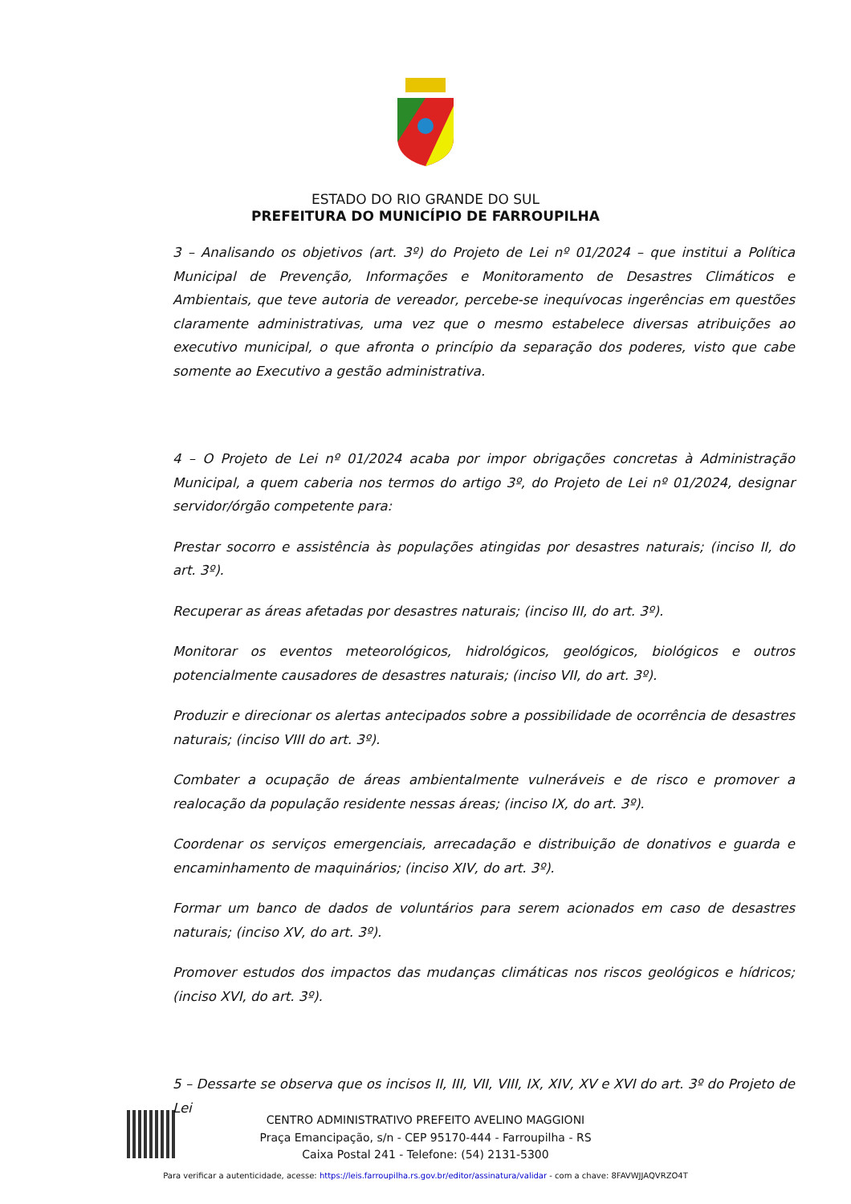ESTADO DO RIO GRANDE DO SUL
PREFEITURA DO MUNICÍPIO DE FARROUPILHA
3 – Analisando os objetivos (art. 3º) do Projeto de Lei nº 01/2024 – que institui a Política Municipal de Prevenção, Informações e Monitoramento de Desastres Climáticos e Ambientais, que teve autoria de vereador, percebe-se inequívocas ingerências em questões claramente administrativas, uma vez que o mesmo estabelece diversas atribuições ao executivo municipal, o que afronta o princípio da separação dos poderes, visto que cabe somente ao Executivo a gestão administrativa.
4 – O Projeto de Lei nº 01/2024 acaba por impor obrigações concretas à Administração Municipal, a quem caberia nos termos do artigo 3º, do Projeto de Lei nº 01/2024, designar servidor/órgão competente para:
Prestar socorro e assistência às populações atingidas por desastres naturais; (inciso II, do art. 3º).
Recuperar as áreas afetadas por desastres naturais; (inciso III, do art. 3º).
Monitorar os eventos meteorológicos, hidrológicos, geológicos, biológicos e outros potencialmente causadores de desastres naturais; (inciso VII, do art. 3º).
Produzir e direcionar os alertas antecipados sobre a possibilidade de ocorrência de desastres naturais; (inciso VIII do art. 3º).
Combater a ocupação de áreas ambientalmente vulneráveis e de risco e promover a realocação da população residente nessas áreas; (inciso IX, do art. 3º).
Coordenar os serviços emergenciais, arrecadação e distribuição de donativos e guarda e encaminhamento de maquinários; (inciso XIV, do art. 3º).
Formar um banco de dados de voluntários para serem acionados em caso de desastres naturais; (inciso XV, do art. 3º).
Promover estudos dos impactos das mudanças climáticas nos riscos geológicos e hídricos; (inciso XVI, do art. 3º).
5 – Dessarte se observa que os incisos II, III, VII, VIII, IX, XIV, XV e XVI do art. 3º do Projeto de Lei
CENTRO ADMINISTRATIVO PREFEITO AVELINO MAGGIONI
Praça Emancipação, s/n - CEP 95170-444 - Farroupilha - RS
Caixa Postal 241 - Telefone: (54) 2131-5300
Para verificar a autenticidade, acesse: https://leis.farroupilha.rs.gov.br/editor/assinatura/validar - com a chave: 8FAVWJJAQVRZO4T